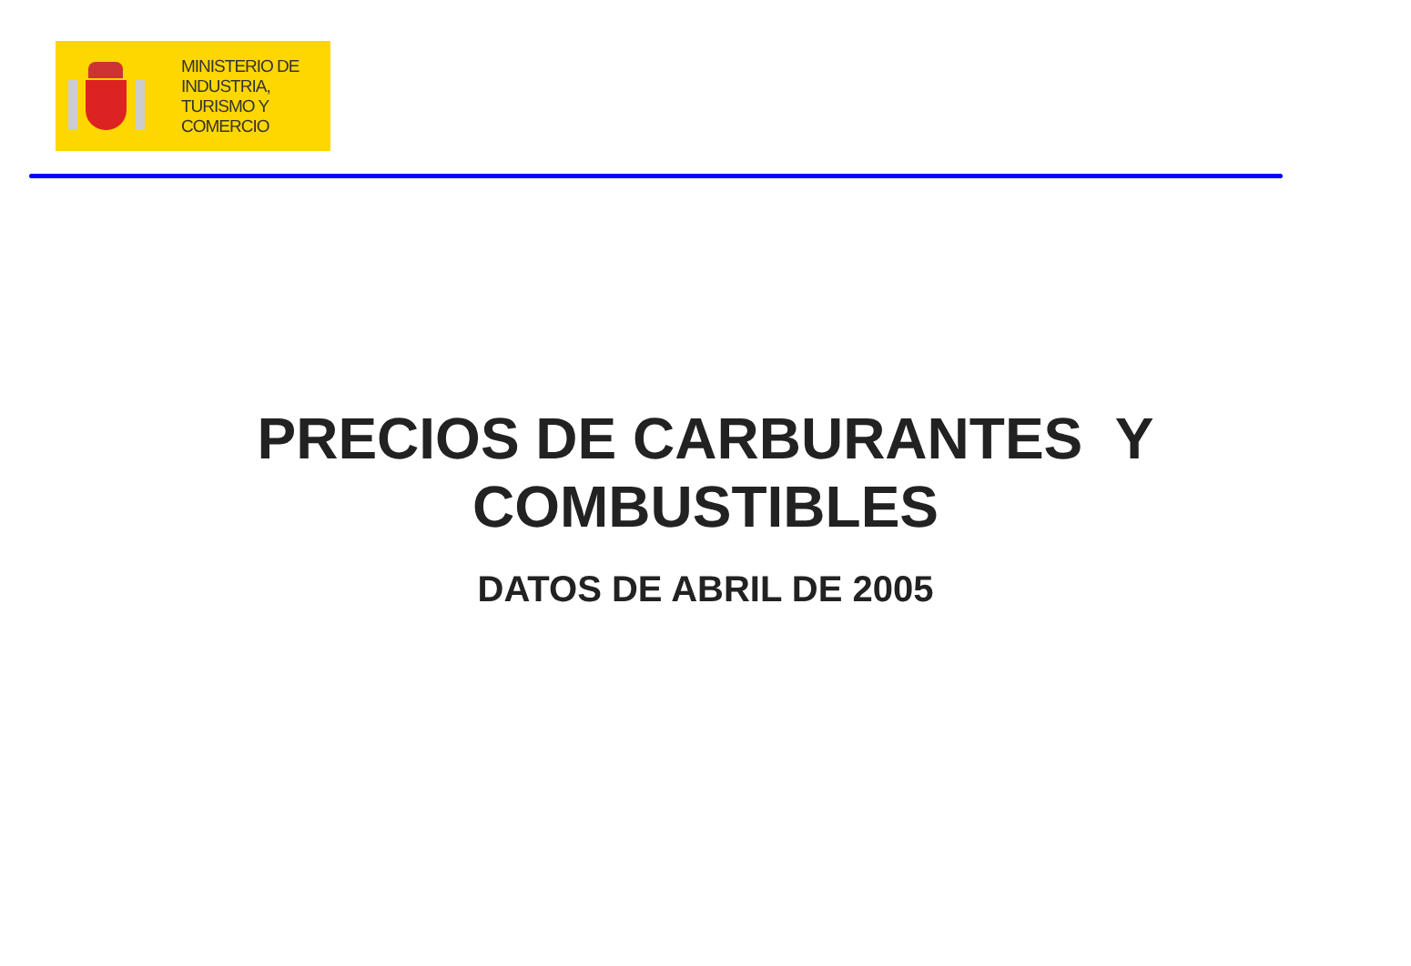MINISTERIO DE
INDUSTRIA,
TURISMO Y
COMERCIO
PRECIOS DE CARBURANTES Y
COMBUSTIBLES
DATOS DE ABRIL DE 2005